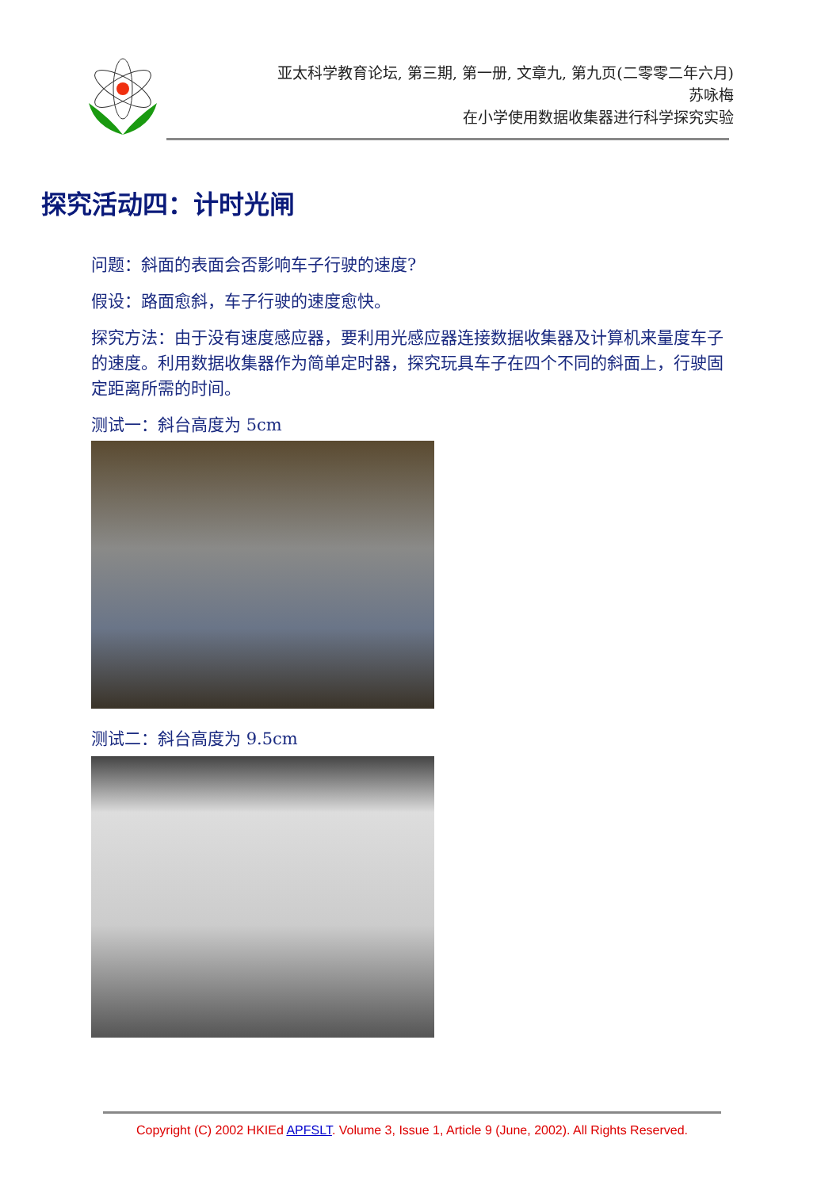亚太科学教育论坛, 第三期, 第一册, 文章九, 第九页(二零零二年六月)
苏咏梅
在小学使用数据收集器进行科学探究实验
探究活动四：计时光闸
问题：斜面的表面会否影响车子行驶的速度?
假设：路面愈斜，车子行驶的速度愈快。
探究方法：由于没有速度感应器，要利用光感应器连接数据收集器及计算机来量度车子的速度。利用数据收集器作为简单定时器，探究玩具车子在四个不同的斜面上，行驶固定距离所需的时间。
测试一：斜台高度为 5cm
测试二：斜台高度为 9.5cm
Copyright (C) 2002 HKIEd APFSLT. Volume 3, Issue 1, Article 9 (June, 2002). All Rights Reserved.